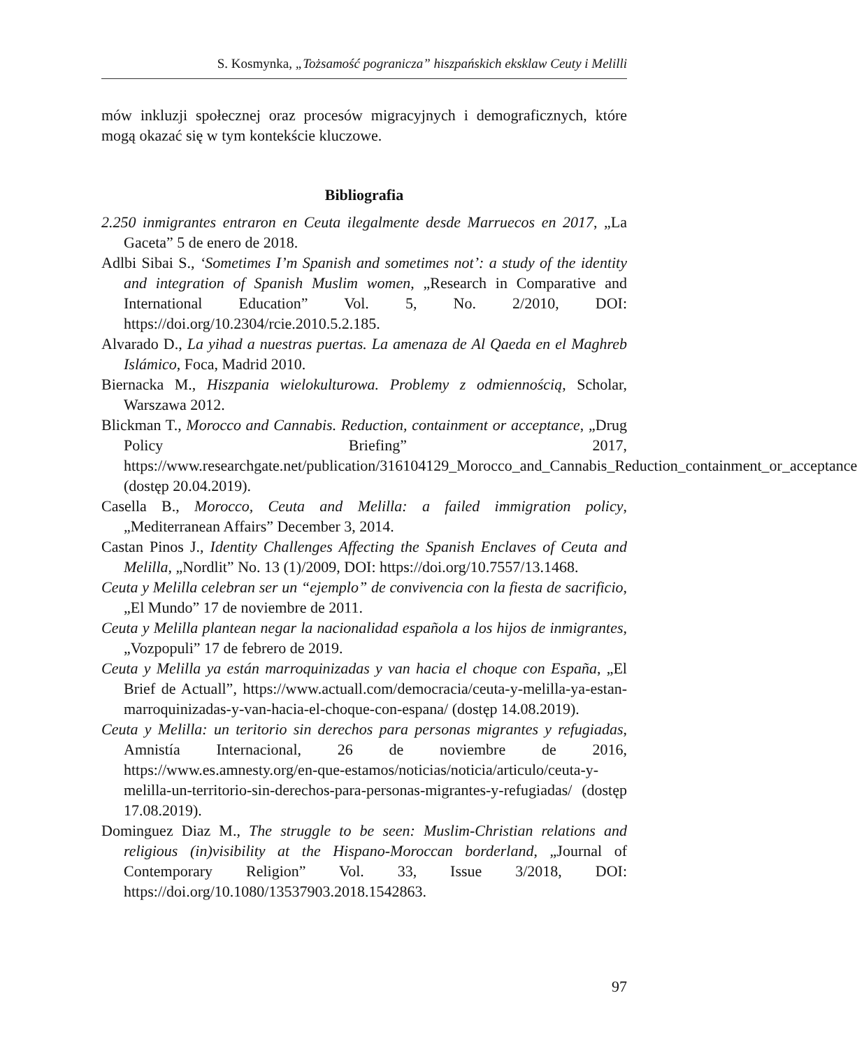S. Kosmynka, „Tożsamość pogranicza” hiszpańskich eksklaw Ceuty i Melilli
mów inkluzji społecznej oraz procesów migracyjnych i demograficznych, które mogą okazać się w tym kontekście kluczowe.
Bibliografia
2.250 inmigrantes entraron en Ceuta ilegalmente desde Marruecos en 2017, „La Gaceta” 5 de enero de 2018.
Adlbi Sibai S., ‘Sometimes I’m Spanish and sometimes not’: a study of the identity and integration of Spanish Muslim women, „Research in Comparative and International Education” Vol. 5, No. 2/2010, DOI: https://doi.org/10.2304/rcie.2010.5.2.185.
Alvarado D., La yihad a nuestras puertas. La amenaza de Al Qaeda en el Maghreb Islámico, Foca, Madrid 2010.
Biernacka M., Hiszpania wielokulturowa. Problemy z odmiennością, Scholar, Warszawa 2012.
Blickman T., Morocco and Cannabis. Reduction, containment or acceptance, „Drug Policy Briefing” 2017, https://www.researchgate.net/publication/316104129_Morocco_and_Cannabis_Reduction_containment_or_acceptance (dostęp 20.04.2019).
Casella B., Morocco, Ceuta and Melilla: a failed immigration policy, „Mediterranean Affairs” December 3, 2014.
Castan Pinos J., Identity Challenges Affecting the Spanish Enclaves of Ceuta and Melilla, „Nordlit” No. 13 (1)/2009, DOI: https://doi.org/10.7557/13.1468.
Ceuta y Melilla celebran ser un “ejemplo” de convivencia con la fiesta de sacrificio, „El Mundo” 17 de noviembre de 2011.
Ceuta y Melilla plantean negar la nacionalidad española a los hijos de inmigrantes, „Vozpopuli” 17 de febrero de 2019.
Ceuta y Melilla ya están marroquinizadas y van hacia el choque con España, „El Brief de Actuall”, https://www.actuall.com/democracia/ceuta-y-melilla-ya-estan-marroquinizadas-y-van-hacia-el-choque-con-espana/ (dostęp 14.08.2019).
Ceuta y Melilla: un teritorio sin derechos para personas migrantes y refugiadas, Amnistía Internacional, 26 de noviembre de 2016, https://www.es.amnesty.org/en-que-estamos/noticias/noticia/articulo/ceuta-y-melilla-un-territorio-sin-derechos-para-personas-migrantes-y-refugiadas/ (dostęp 17.08.2019).
Dominguez Diaz M., The struggle to be seen: Muslim-Christian relations and religious (in)visibility at the Hispano-Moroccan borderland, „Journal of Contemporary Religion” Vol. 33, Issue 3/2018, DOI: https://doi.org/10.1080/13537903.2018.1542863.
97